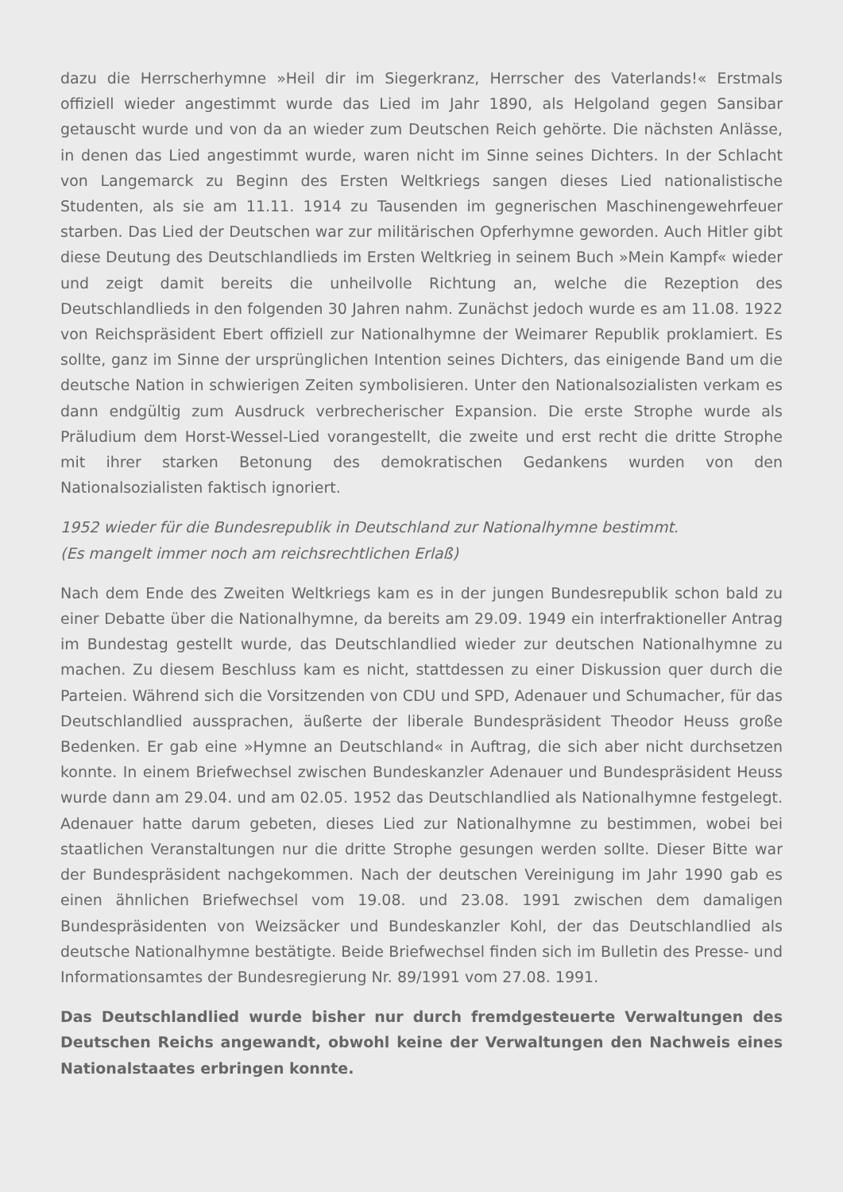dazu die Herrscherhymne »Heil dir im Siegerkranz, Herrscher des Vaterlands!« Erstmals offiziell wieder angestimmt wurde das Lied im Jahr 1890, als Helgoland gegen Sansibar getauscht wurde und von da an wieder zum Deutschen Reich gehörte. Die nächsten Anlässe, in denen das Lied angestimmt wurde, waren nicht im Sinne seines Dichters. In der Schlacht von Langemarck zu Beginn des Ersten Weltkriegs sangen dieses Lied nationalistische Studenten, als sie am 11.11. 1914 zu Tausenden im gegnerischen Maschinengewehrfeuer starben. Das Lied der Deutschen war zur militärischen Opferhymne geworden. Auch Hitler gibt diese Deutung des Deutschlandlieds im Ersten Weltkrieg in seinem Buch »Mein Kampf« wieder und zeigt damit bereits die unheilvolle Richtung an, welche die Rezeption des Deutschlandlieds in den folgenden 30 Jahren nahm. Zunächst jedoch wurde es am 11.08. 1922 von Reichspräsident Ebert offiziell zur Nationalhymne der Weimarer Republik proklamiert. Es sollte, ganz im Sinne der ursprünglichen Intention seines Dichters, das einigende Band um die deutsche Nation in schwierigen Zeiten symbolisieren. Unter den Nationalsozialisten verkam es dann endgültig zum Ausdruck verbrecherischer Expansion. Die erste Strophe wurde als Präludium dem Horst-Wessel-Lied vorangestellt, die zweite und erst recht die dritte Strophe mit ihrer starken Betonung des demokratischen Gedankens wurden von den Nationalsozialisten faktisch ignoriert.
1952 wieder für die Bundesrepublik in Deutschland zur Nationalhymne bestimmt.
(Es mangelt immer noch am reichsrechtlichen Erlaß)
Nach dem Ende des Zweiten Weltkriegs kam es in der jungen Bundesrepublik schon bald zu einer Debatte über die Nationalhymne, da bereits am 29.09. 1949 ein interfraktioneller Antrag im Bundestag gestellt wurde, das Deutschlandlied wieder zur deutschen Nationalhymne zu machen. Zu diesem Beschluss kam es nicht, stattdessen zu einer Diskussion quer durch die Parteien. Während sich die Vorsitzenden von CDU und SPD, Adenauer und Schumacher, für das Deutschlandlied aussprachen, äußerte der liberale Bundespräsident Theodor Heuss große Bedenken. Er gab eine »Hymne an Deutschland« in Auftrag, die sich aber nicht durchsetzen konnte. In einem Briefwechsel zwischen Bundeskanzler Adenauer und Bundespräsident Heuss wurde dann am 29.04. und am 02.05. 1952 das Deutschlandlied als Nationalhymne festgelegt. Adenauer hatte darum gebeten, dieses Lied zur Nationalhymne zu bestimmen, wobei bei staatlichen Veranstaltungen nur die dritte Strophe gesungen werden sollte. Dieser Bitte war der Bundespräsident nachgekommen. Nach der deutschen Vereinigung im Jahr 1990 gab es einen ähnlichen Briefwechsel vom 19.08. und 23.08. 1991 zwischen dem damaligen Bundespräsidenten von Weizsäcker und Bundeskanzler Kohl, der das Deutschlandlied als deutsche Nationalhymne bestätigte. Beide Briefwechsel finden sich im Bulletin des Presse- und Informationsamtes der Bundesregierung Nr. 89/1991 vom 27.08. 1991.
Das Deutschlandlied wurde bisher nur durch fremdgesteuerte Verwaltungen des Deutschen Reichs angewandt, obwohl keine der Verwaltungen den Nachweis eines Nationalstaates erbringen konnte.